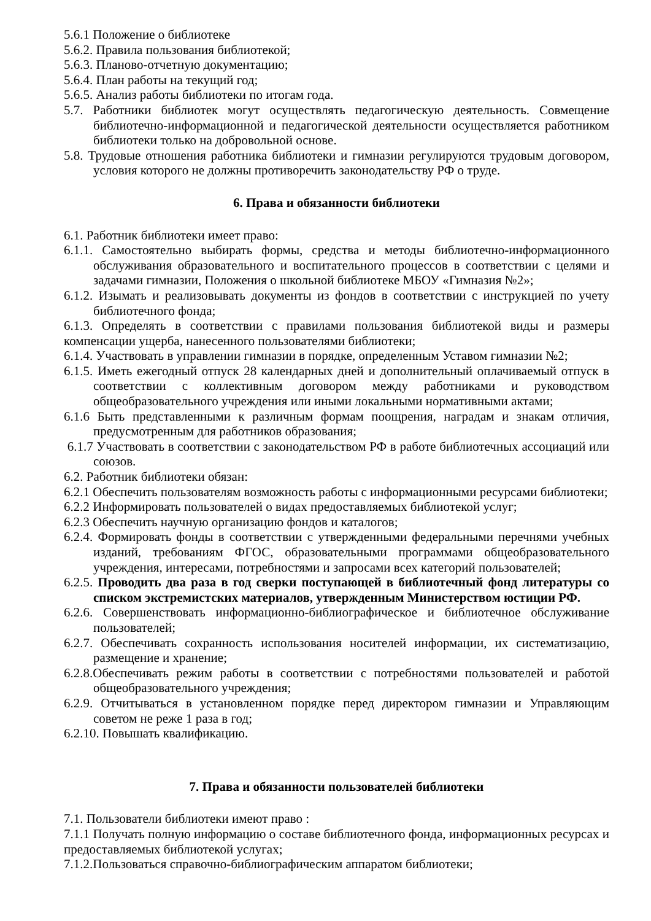5.6.1 Положение о библиотеке
5.6.2. Правила пользования библиотекой;
5.6.3. Планово-отчетную документацию;
5.6.4. План работы на текущий год;
5.6.5. Анализ работы библиотеки по итогам года.
5.7. Работники библиотек могут осуществлять педагогическую деятельность. Совмещение библиотечно-информационной и педагогической деятельности осуществляется работником библиотеки только на добровольной основе.
5.8. Трудовые отношения работника библиотеки и гимназии регулируются трудовым договором, условия которого не должны противоречить законодательству РФ о труде.
6. Права и обязанности библиотеки
6.1. Работник библиотеки имеет право:
6.1.1. Самостоятельно выбирать формы, средства и методы библиотечно-информационного обслуживания образовательного и воспитательного процессов в соответствии с целями и задачами гимназии, Положения о школьной библиотеке МБОУ «Гимназия №2»;
6.1.2. Изымать и реализовывать документы из фондов в соответствии с инструкцией по учету библиотечного фонда;
6.1.3. Определять в соответствии с правилами пользования библиотекой виды и размеры компенсации ущерба, нанесенного пользователями библиотеки;
6.1.4. Участвовать в управлении гимназии в порядке, определенным Уставом гимназии №2;
6.1.5. Иметь ежегодный отпуск 28 календарных дней и дополнительный оплачиваемый отпуск в соответствии с коллективным договором между работниками и руководством общеобразовательного учреждения или иными локальными нормативными актами;
6.1.6 Быть представленными к различным формам поощрения, наградам и знакам отличия, предусмотренным для работников образования;
6.1.7 Участвовать в соответствии с законодательством РФ в работе библиотечных ассоциаций или союзов.
6.2. Работник библиотеки обязан:
6.2.1 Обеспечить пользователям возможность работы с информационными ресурсами библиотеки;
6.2.2 Информировать пользователей о видах предоставляемых библиотекой услуг;
6.2.3 Обеспечить научную организацию фондов и каталогов;
6.2.4. Формировать фонды в соответствии с утвержденными федеральными перечнями учебных изданий, требованиям ФГОС, образовательными программами общеобразовательного учреждения, интересами, потребностями и запросами всех категорий пользователей;
6.2.5. Проводить два раза в год сверки поступающей в библиотечный фонд литературы со списком экстремистских материалов, утвержденным Министерством юстиции РФ.
6.2.6. Совершенствовать информационно-библиографическое и библиотечное обслуживание пользователей;
6.2.7. Обеспечивать сохранность использования носителей информации, их систематизацию, размещение и хранение;
6.2.8.Обеспечивать режим работы в соответствии с потребностями пользователей и работой общеобразовательного учреждения;
6.2.9. Отчитываться в установленном порядке перед директором гимназии и Управляющим советом не реже 1 раза в год;
6.2.10. Повышать квалификацию.
7. Права и обязанности пользователей библиотеки
7.1. Пользователи библиотеки имеют право :
7.1.1 Получать полную информацию о составе библиотечного фонда, информационных ресурсах и предоставляемых библиотекой услугах;
7.1.2.Пользоваться справочно-библиографическим аппаратом библиотеки;